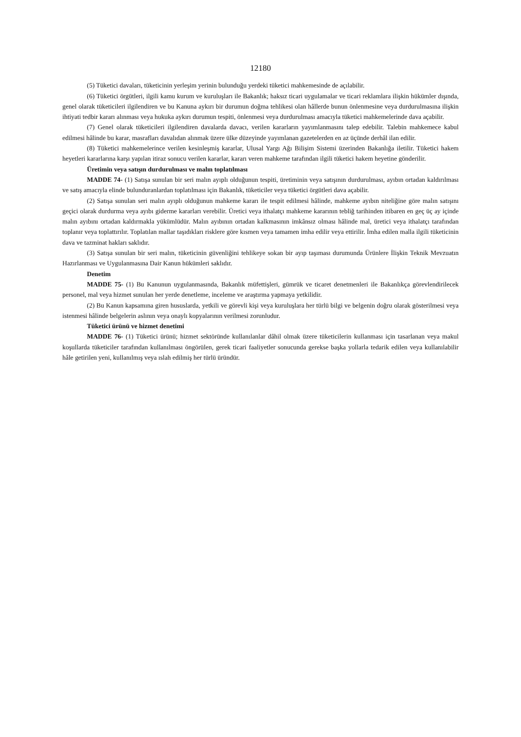12180
(5) Tüketici davaları, tüketicinin yerleşim yerinin bulunduğu yerdeki tüketici mahkemesinde de açılabilir.
(6) Tüketici örgütleri, ilgili kamu kurum ve kuruluşları ile Bakanlık; haksız ticari uygulamalar ve ticari reklamlara ilişkin hükümler dışında, genel olarak tüketicileri ilgilendiren ve bu Kanuna aykırı bir durumun doğma tehlikesi olan hâllerde bunun önlenmesine veya durdurulmasına ilişkin ihtiyati tedbir kararı alınması veya hukuka aykırı durumun tespiti, önlenmesi veya durdurulması amacıyla tüketici mahkemelerinde dava açabilir.
(7) Genel olarak tüketicileri ilgilendiren davalarda davacı, verilen kararların yayımlanmasını talep edebilir. Talebin mahkemece kabul edilmesi hâlinde bu karar, masrafları davalıdan alınmak üzere ülke düzeyinde yayımlanan gazetelerden en az üçünde derhâl ilan edilir.
(8) Tüketici mahkemelerince verilen kesinleşmiş kararlar, Ulusal Yargı Ağı Bilişim Sistemi üzerinden Bakanlığa iletilir. Tüketici hakem heyetleri kararlarına karşı yapılan itiraz sonucu verilen kararlar, kararı veren mahkeme tarafından ilgili tüketici hakem heyetine gönderilir.
Üretimin veya satışın durdurulması ve malın toplatılması
MADDE 74- (1) Satışa sunulan bir seri malın ayıplı olduğunun tespiti, üretiminin veya satışının durdurulması, ayıbın ortadan kaldırılması ve satış amacıyla elinde bulunduranlardan toplatılması için Bakanlık, tüketiciler veya tüketici örgütleri dava açabilir.
(2) Satışa sunulan seri malın ayıplı olduğunun mahkeme kararı ile tespit edilmesi hâlinde, mahkeme ayıbın niteliğine göre malın satışını geçici olarak durdurma veya ayıbı giderme kararları verebilir. Üretici veya ithalatçı mahkeme kararının tebliğ tarihinden itibaren en geç üç ay içinde malın ayıbını ortadan kaldırmakla yükümlüdür. Malın ayıbının ortadan kalkmasının imkânsız olması hâlinde mal, üretici veya ithalatçı tarafından toplanır veya toplattırılır. Toplatılan mallar taşıdıkları risklere göre kısmen veya tamamen imha edilir veya ettirilir. İmha edilen malla ilgili tüketicinin dava ve tazminat hakları saklıdır.
(3) Satışa sunulan bir seri malın, tüketicinin güvenliğini tehlikeye sokan bir ayıp taşıması durumunda Ürünlere İlişkin Teknik Mevzuatın Hazırlanması ve Uygulanmasına Dair Kanun hükümleri saklıdır.
Denetim
MADDE 75- (1) Bu Kanunun uygulanmasında, Bakanlık müfettişleri, gümrük ve ticaret denetmenleri ile Bakanlıkça görevlendirilecek personel, mal veya hizmet sunulan her yerde denetleme, inceleme ve araştırma yapmaya yetkilidir.
(2) Bu Kanun kapsamına giren hususlarda, yetkili ve görevli kişi veya kuruluşlara her türlü bilgi ve belgenin doğru olarak gösterilmesi veya istenmesi hâlinde belgelerin aslının veya onaylı kopyalarının verilmesi zorunludur.
Tüketici ürünü ve hizmet denetimi
MADDE 76- (1) Tüketici ürünü; hizmet sektöründe kullanılanlar dâhil olmak üzere tüketicilerin kullanması için tasarlanan veya makul koşullarda tüketiciler tarafından kullanılması öngörülen, gerek ticari faaliyetler sonucunda gerekse başka yollarla tedarik edilen veya kullanılabilir hâle getirilen yeni, kullanılmış veya ıslah edilmiş her türlü üründür.